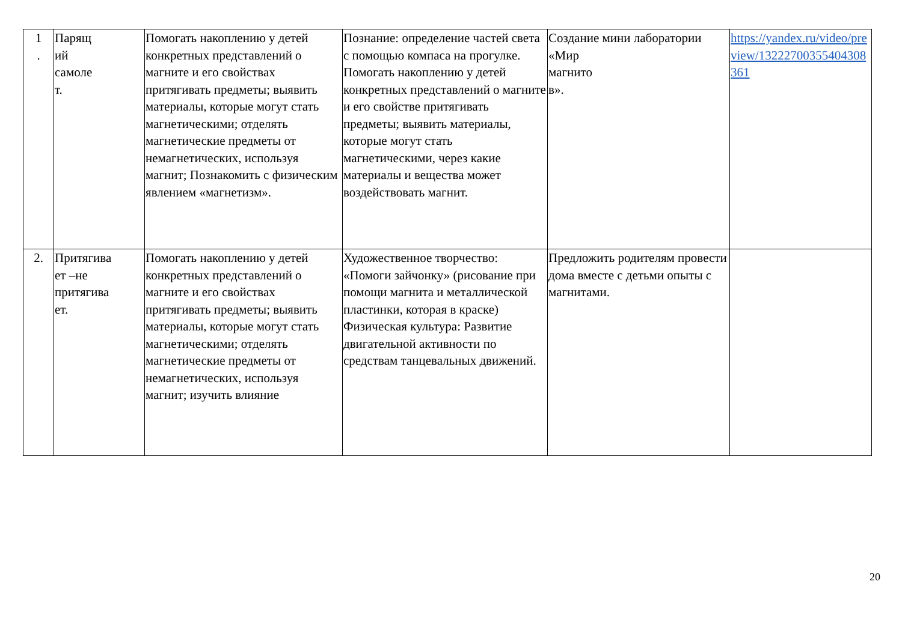| 1 . | Парящ ий самоле т. | Помогать накоплению у детей конкретных представлений о магните и его свойствах притягивать предметы; выявить материалы, которые могут стать магнетическими; отделять магнетические предметы от немагнетических, используя магнит; Познакомить с физическим явлением «магнетизм». | Познание: определение частей света с помощью компаса на прогулке. Помогать накоплению у детей конкретных представлений о магните и его свойстве притягивать предметы; выявить материалы, которые могут стать магнетическими, через какие материалы и вещества может воздействовать магнит. | Создание мини лаборатории «Мир магнито в». | https://yandex.ru/video/preview/13222700355404308361 |
| 2. | Притягива ет –не притягива ет. | Помогать накоплению у детей конкретных представлений о магните и его свойствах притягивать предметы; выявить материалы, которые могут стать магнетическими; отделять магнетические предметы от немагнетических, используя магнит; изучить влияние | Художественное творчество: «Помоги зайчонку» (рисование при помощи магнита и металлической пластинки, которая в краске) Физическая культура: Развитие двигательной активности по средствам танцевальных движений. | Предложить родителям провести дома вместе с детьми опыты с магнитами. | |
20